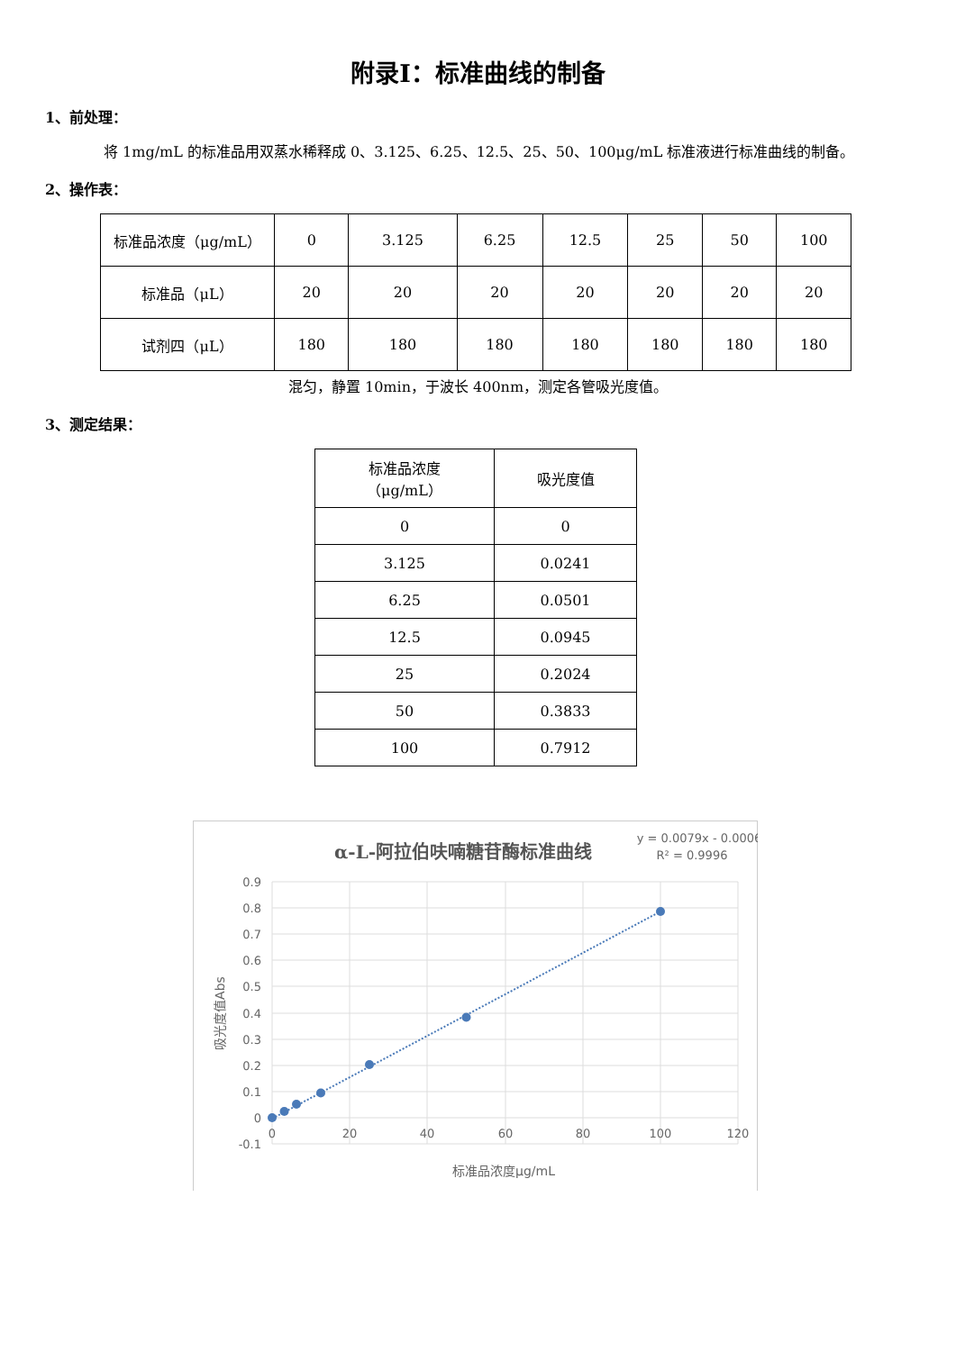附录Ⅰ：标准曲线的制备
1、前处理：
将 1mg/mL 的标准品用双蒸水稀释成 0、3.125、6.25、12.5、25、50、100μg/mL 标准液进行标准曲线的制备。
2、操作表：
| 标准品浓度（μg/mL） | 0 | 3.125 | 6.25 | 12.5 | 25 | 50 | 100 |
| 标准品（μL） | 20 | 20 | 20 | 20 | 20 | 20 | 20 |
| 试剂四（μL） | 180 | 180 | 180 | 180 | 180 | 180 | 180 |
混匀，静置 10min，于波长 400nm，测定各管吸光度值。
3、测定结果：
| 标准品浓度 （μg/mL） | 吸光度值 |
| 0 | 0 |
| 3.125 | 0.0241 |
| 6.25 | 0.0501 |
| 12.5 | 0.0945 |
| 25 | 0.2024 |
| 50 | 0.3833 |
| 100 | 0.7912 |
α-L-阿拉伯呋喃糖苷酶标准曲线
y = 0.0079x - 0.0006
R² = 0.9996
0.9
0.8
0.7
0.6
0.5
0.4
0.3
0.2
0.1
0
-0.1
0
20
40
60
80
100
120
标准品浓度μg/mL
吸光度值Abs